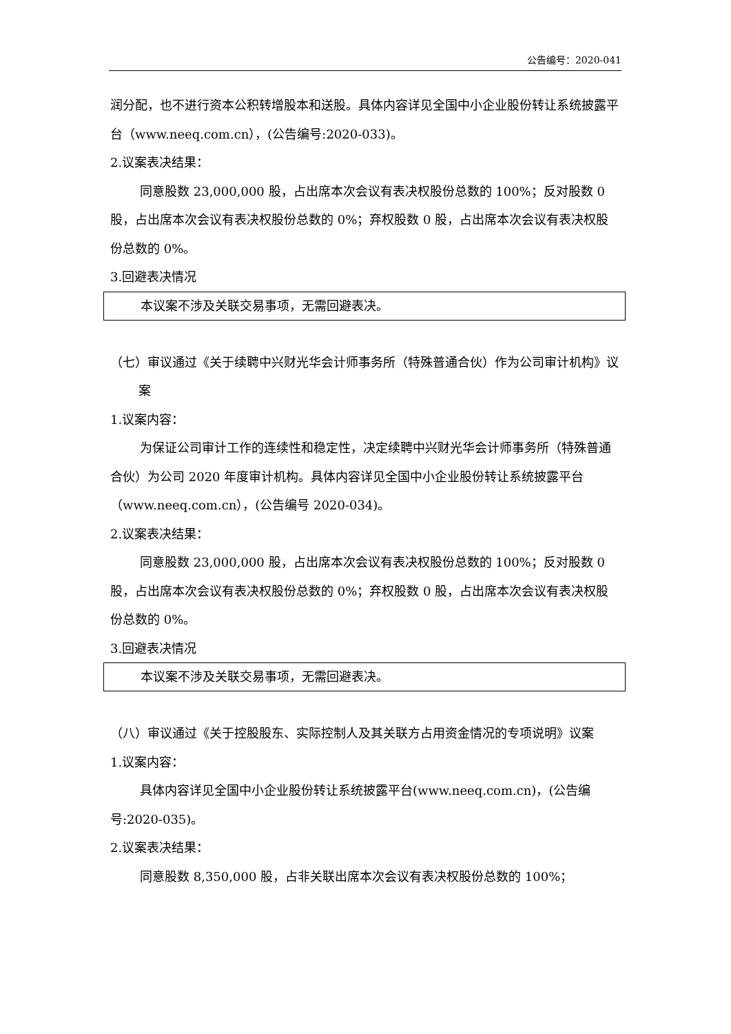公告编号：2020-041
润分配，也不进行资本公积转增股本和送股。具体内容详见全国中小企业股份转让系统披露平台（www.neeq.com.cn），(公告编号:2020-033)。
2.议案表决结果：
同意股数 23,000,000 股，占出席本次会议有表决权股份总数的 100%；反对股数 0 股，占出席本次会议有表决权股份总数的 0%；弃权股数 0 股，占出席本次会议有表决权股份总数的 0%。
3.回避表决情况
本议案不涉及关联交易事项，无需回避表决。
（七）审议通过《关于续聘中兴财光华会计师事务所（特殊普通合伙）作为公司审计机构》议案
1.议案内容：
为保证公司审计工作的连续性和稳定性，决定续聘中兴财光华会计师事务所（特殊普通合伙）为公司 2020 年度审计机构。具体内容详见全国中小企业股份转让系统披露平台（www.neeq.com.cn），(公告编号 2020-034)。
2.议案表决结果：
同意股数 23,000,000 股，占出席本次会议有表决权股份总数的 100%；反对股数 0 股，占出席本次会议有表决权股份总数的 0%；弃权股数 0 股，占出席本次会议有表决权股份总数的 0%。
3.回避表决情况
本议案不涉及关联交易事项，无需回避表决。
（八）审议通过《关于控股股东、实际控制人及其关联方占用资金情况的专项说明》议案
1.议案内容：
具体内容详见全国中小企业股份转让系统披露平台(www.neeq.com.cn)，(公告编号:2020-035)。
2.议案表决结果：
同意股数 8,350,000 股，占非关联出席本次会议有表决权股份总数的 100%；